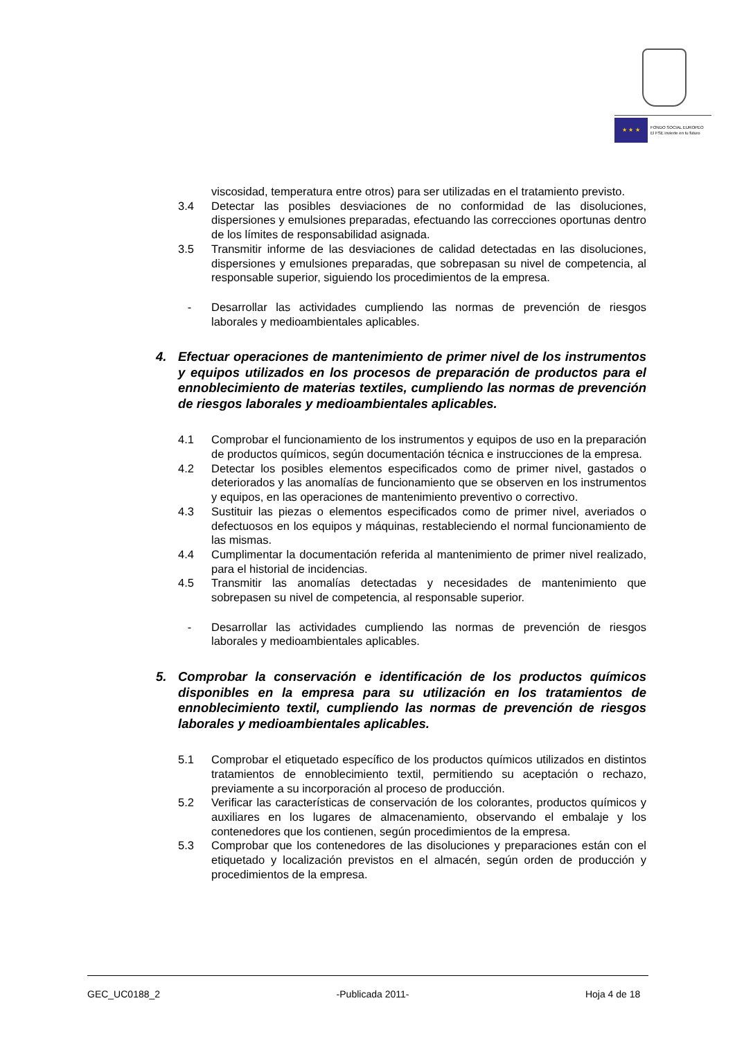★ ★ ★
FONDO SOCIAL EUROPEO
El FSE invierte en tu futuro
viscosidad, temperatura entre otros) para ser utilizadas en el tratamiento previsto.
3.4 Detectar las posibles desviaciones de no conformidad de las disoluciones, dispersiones y emulsiones preparadas, efectuando las correcciones oportunas dentro de los límites de responsabilidad asignada.
3.5 Transmitir informe de las desviaciones de calidad detectadas en las disoluciones, dispersiones y emulsiones preparadas, que sobrepasan su nivel de competencia, al responsable superior, siguiendo los procedimientos de la empresa.
- Desarrollar las actividades cumpliendo las normas de prevención de riesgos laborales y medioambientales aplicables.
4. Efectuar operaciones de mantenimiento de primer nivel de los instrumentos y equipos utilizados en los procesos de preparación de productos para el ennoblecimiento de materias textiles, cumpliendo las normas de prevención de riesgos laborales y medioambientales aplicables.
4.1 Comprobar el funcionamiento de los instrumentos y equipos de uso en la preparación de productos químicos, según documentación técnica e instrucciones de la empresa.
4.2 Detectar los posibles elementos especificados como de primer nivel, gastados o deteriorados y las anomalías de funcionamiento que se observen en los instrumentos y equipos, en las operaciones de mantenimiento preventivo o correctivo.
4.3 Sustituir las piezas o elementos especificados como de primer nivel, averiados o defectuosos en los equipos y máquinas, restableciendo el normal funcionamiento de las mismas.
4.4 Cumplimentar la documentación referida al mantenimiento de primer nivel realizado, para el historial de incidencias.
4.5 Transmitir las anomalías detectadas y necesidades de mantenimiento que sobrepasen su nivel de competencia, al responsable superior.
- Desarrollar las actividades cumpliendo las normas de prevención de riesgos laborales y medioambientales aplicables.
5. Comprobar la conservación e identificación de los productos químicos disponibles en la empresa para su utilización en los tratamientos de ennoblecimiento textil, cumpliendo las normas de prevención de riesgos laborales y medioambientales aplicables.
5.1 Comprobar el etiquetado específico de los productos químicos utilizados en distintos tratamientos de ennoblecimiento textil, permitiendo su aceptación o rechazo, previamente a su incorporación al proceso de producción.
5.2 Verificar las características de conservación de los colorantes, productos químicos y auxiliares en los lugares de almacenamiento, observando el embalaje y los contenedores que los contienen, según procedimientos de la empresa.
5.3 Comprobar que los contenedores de las disoluciones y preparaciones están con el etiquetado y localización previstos en el almacén, según orden de producción y procedimientos de la empresa.
GEC_UC0188_2 -Publicada 2011- Hoja 4 de 18